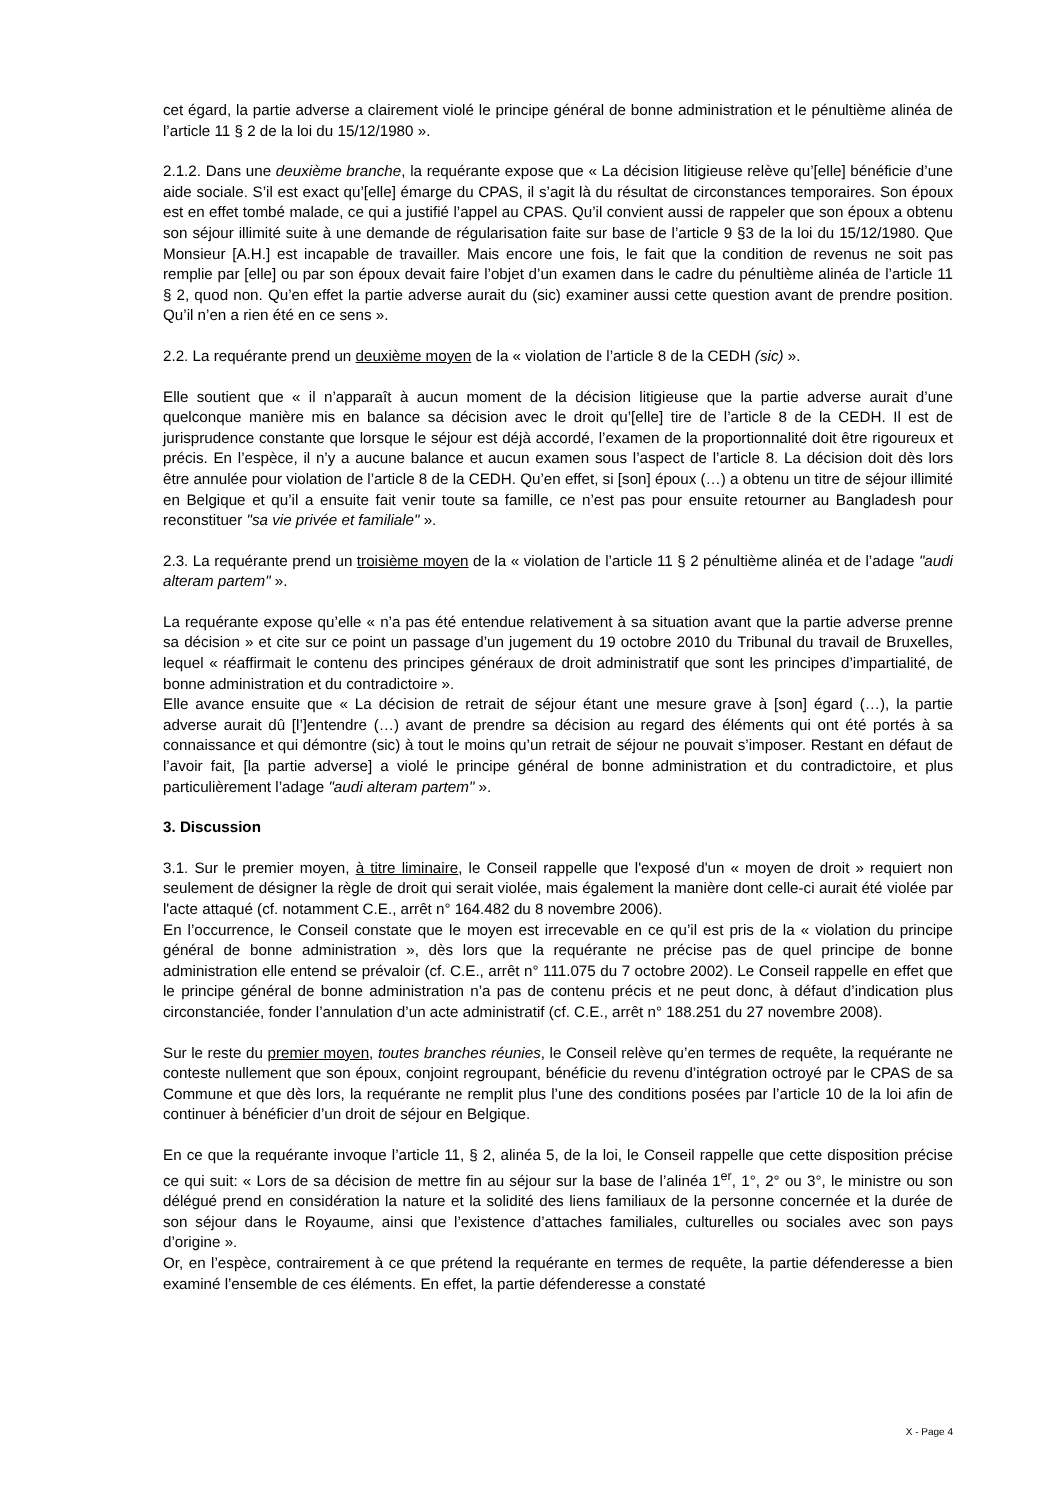cet égard, la partie adverse a clairement violé le principe général de bonne administration et le pénultième alinéa de l’article 11 § 2 de la loi du 15/12/1980 ».
2.1.2. Dans une deuxième branche, la requérante expose que « La décision litigieuse relève qu’[elle] bénéficie d’une aide sociale. S’il est exact qu’[elle] émarge du CPAS, il s’agit là du résultat de circonstances temporaires. Son époux est en effet tombé malade, ce qui a justifié l’appel au CPAS. Qu’il convient aussi de rappeler que son époux a obtenu son séjour illimité suite à une demande de régularisation faite sur base de l’article 9 §3 de la loi du 15/12/1980. Que Monsieur [A.H.] est incapable de travailler. Mais encore une fois, le fait que la condition de revenus ne soit pas remplie par [elle] ou par son époux devait faire l’objet d’un examen dans le cadre du pénultième alinéa de l’article 11 § 2, quod non. Qu’en effet la partie adverse aurait du (sic) examiner aussi cette question avant de prendre position. Qu’il n’en a rien été en ce sens ».
2.2. La requérante prend un deuxième moyen de la « violation de l’article 8 de la CEDH (sic) ».
Elle soutient que « il n’apparaît à aucun moment de la décision litigieuse que la partie adverse aurait d’une quelconque manière mis en balance sa décision avec le droit qu’[elle] tire de l’article 8 de la CEDH. Il est de jurisprudence constante que lorsque le séjour est déjà accordé, l’examen de la proportionnalité doit être rigoureux et précis. En l’espèce, il n’y a aucune balance et aucun examen sous l’aspect de l’article 8. La décision doit dès lors être annulée pour violation de l’article 8 de la CEDH. Qu’en effet, si [son] époux (…) a obtenu un titre de séjour illimité en Belgique et qu’il a ensuite fait venir toute sa famille, ce n’est pas pour ensuite retourner au Bangladesh pour reconstituer "sa vie privée et familiale" ».
2.3. La requérante prend un troisième moyen de la « violation de l’article 11 § 2 pénultième alinéa et de l’adage "audi alteram partem" ».
La requérante expose qu’elle « n’a pas été entendue relativement à sa situation avant que la partie adverse prenne sa décision » et cite sur ce point un passage d’un jugement du 19 octobre 2010 du Tribunal du travail de Bruxelles, lequel « réaffirmait le contenu des principes généraux de droit administratif que sont les principes d’impartialité, de bonne administration et du contradictoire ».
Elle avance ensuite que « La décision de retrait de séjour étant une mesure grave à [son] égard (…), la partie adverse aurait dû [l’]entendre (…) avant de prendre sa décision au regard des éléments qui ont été portés à sa connaissance et qui démontre (sic) à tout le moins qu’un retrait de séjour ne pouvait s’imposer. Restant en défaut de l’avoir fait, [la partie adverse] a violé le principe général de bonne administration et du contradictoire, et plus particulièrement l’adage "audi alteram partem" ».
3. Discussion
3.1. Sur le premier moyen, à titre liminaire, le Conseil rappelle que l'exposé d'un « moyen de droit » requiert non seulement de désigner la règle de droit qui serait violée, mais également la manière dont celle-ci aurait été violée par l'acte attaqué (cf. notamment C.E., arrêt n° 164.482 du 8 novembre 2006).
En l’occurrence, le Conseil constate que le moyen est irrecevable en ce qu’il est pris de la « violation du principe général de bonne administration », dès lors que la requérante ne précise pas de quel principe de bonne administration elle entend se prévaloir (cf. C.E., arrêt n° 111.075 du 7 octobre 2002). Le Conseil rappelle en effet que le principe général de bonne administration n’a pas de contenu précis et ne peut donc, à défaut d’indication plus circonstanciée, fonder l’annulation d’un acte administratif (cf. C.E., arrêt n° 188.251 du 27 novembre 2008).
Sur le reste du premier moyen, toutes branches réunies, le Conseil relève qu’en termes de requête, la requérante ne conteste nullement que son époux, conjoint regroupant, bénéficie du revenu d’intégration octroyé par le CPAS de sa Commune et que dès lors, la requérante ne remplit plus l’une des conditions posées par l’article 10 de la loi afin de continuer à bénéficier d’un droit de séjour en Belgique.
En ce que la requérante invoque l’article 11, § 2, alinéa 5, de la loi, le Conseil rappelle que cette disposition précise ce qui suit: « Lors de sa décision de mettre fin au séjour sur la base de l’alinéa 1<sup>er</sup>, 1°, 2° ou 3°, le ministre ou son délégué prend en considération la nature et la solidité des liens familiaux de la personne concernée et la durée de son séjour dans le Royaume, ainsi que l’existence d’attaches familiales, culturelles ou sociales avec son pays d’origine ».
Or, en l’espèce, contrairement à ce que prétend la requérante en termes de requête, la partie défenderesse a bien examiné l’ensemble de ces éléments. En effet, la partie défenderesse a constaté
X - Page 4